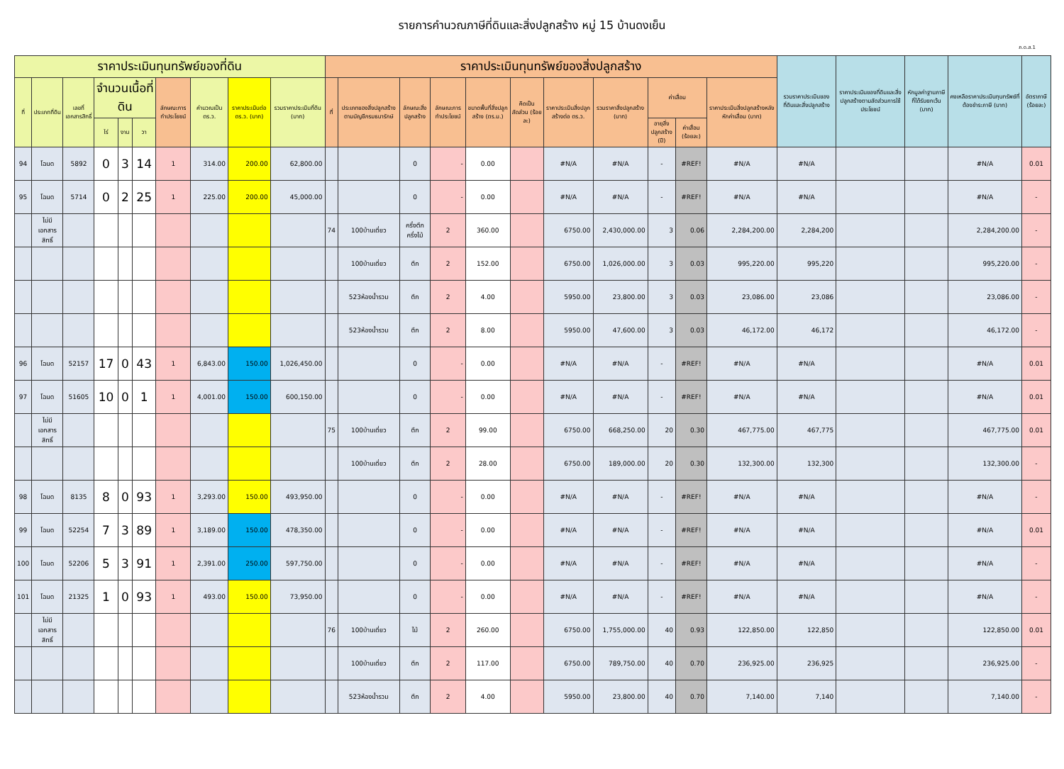รายการคำนวณภาษีที่ดินและสิ่งปลูกสร้าง หมู่ 15 บ้านดงเย็น
ภ.ด.ส.1
| ราคาประเมินทุนทรัพย์ของที่ดิน | | | | | | | | | | ราคาประเมินทุนทรัพย์ของสิ่งปลูกสร้าง | | | | | | | | | | | รวมราคาประเมินของที่ดินและสิ่งปลูกสร้าง | ราคาประเมินของที่ดินและสิ่งปลูกสร้างตามสัดส่วนการใช้ประโยชน์ | หักมูลค่าฐานภาษีที่ได้รับยกเว้น (บาท) | คงเหลือราคาประเมินทุนทรัพย์ที่ต้องชำระภาษี (บาท) | อัตราภาษี (ร้อยละ) |
| --- | --- | --- | --- | --- | --- | --- | --- | --- | --- | --- | --- | --- | --- | --- | --- | --- | --- | --- | --- | --- | --- | --- | --- | --- | --- |
| ที่ | ประเภทที่ดิน | เลขที่เอกสารสิทธิ์ | จำนวนเนื้อที่ดิน | | | ลักษณะการทำประโยชน์ | คำนวณเป็น ตร.ว. | ราคาประเมินต่อ ตร.ว. (บาท) | รวมราคาประเมินที่ดิน (บาท) | ที่ | ประเภทของสิ่งปลูกสร้างตามบัญชีกรมธนารักษ์ | ลักษณะสิ่งปลูกสร้าง | ลักษณะการทำประโยชน์ | ขนาดพื้นที่สิ่งปลูกสร้าง (ตร.ม.) | คิดเป็นสัดส่วน (ร้อยละ) | ราคาประเมินสิ่งปลูกสร้างต่อ ตร.ว. | รวมราคาสิ่งปลูกสร้าง (บาท) | ค่าเสื่อม | | ราคาประเมินสิ่งปลูกสร้างหลังหักค่าเสื่อม (บาท) | | | | | |
| | | | ไร่ | งาน | วา | | | | | | | | | | | | | อายุสิ่งปลูกสร้าง (ปี) | ค่าเสื่อม (ร้อยละ) | | | | | | |
| 94 | โฉนด | 5892 | 0 | 3 | 14 | 1 | 314.00 | 200.00 | 62,800.00 | | | 0 | - | 0.00 | | #N/A | #N/A | - | #REF! | #N/A | #N/A | | | #N/A | 0.01 |
| 95 | โฉนด | 5714 | 0 | 2 | 25 | 1 | 225.00 | 200.00 | 45,000.00 | | | 0 | - | 0.00 | | #N/A | #N/A | - | #REF! | #N/A | #N/A | | | #N/A | - |
| | ไม่มีเอกสารสิทธิ์ | | | | | | | | | 74 | 100บ้านเดี่ยว | ครึ่งตึกครึ่งไม้ | 2 | 360.00 | | 6750.00 | 2,430,000.00 | 3 | 0.06 | 2,284,200.00 | 2,284,200 | | | 2,284,200.00 | - |
| | | | | | | | | | | | 100บ้านเดี่ยว | ตึก | 2 | 152.00 | | 6750.00 | 1,026,000.00 | 3 | 0.03 | 995,220.00 | 995,220 | | | 995,220.00 | - |
| | | | | | | | | | | | 523ห้องน้ำรวม | ตึก | 2 | 4.00 | | 5950.00 | 23,800.00 | 3 | 0.03 | 23,086.00 | 23,086 | | | 23,086.00 | - |
| | | | | | | | | | | | 523ห้องน้ำรวม | ตึก | 2 | 8.00 | | 5950.00 | 47,600.00 | 3 | 0.03 | 46,172.00 | 46,172 | | | 46,172.00 | - |
| 96 | โฉนด | 52157 | 17 | 0 | 43 | 1 | 6,843.00 | 150.00 | 1,026,450.00 | | | 0 | - | 0.00 | | #N/A | #N/A | - | #REF! | #N/A | #N/A | | | #N/A | 0.01 |
| 97 | โฉนด | 51605 | 10 | 0 | 1 | 1 | 4,001.00 | 150.00 | 600,150.00 | | | 0 | - | 0.00 | | #N/A | #N/A | - | #REF! | #N/A | #N/A | | | #N/A | 0.01 |
| | ไม่มีเอกสารสิทธิ์ | | | | | | | | | 75 | 100บ้านเดี่ยว | ตึก | 2 | 99.00 | | 6750.00 | 668,250.00 | 20 | 0.30 | 467,775.00 | 467,775 | | | 467,775.00 | 0.01 |
| | | | | | | | | | | | 100บ้านเดี่ยว | ตึก | 2 | 28.00 | | 6750.00 | 189,000.00 | 20 | 0.30 | 132,300.00 | 132,300 | | | 132,300.00 | - |
| 98 | โฉนด | 8135 | 8 | 0 | 93 | 1 | 3,293.00 | 150.00 | 493,950.00 | | | 0 | - | 0.00 | | #N/A | #N/A | - | #REF! | #N/A | #N/A | | | #N/A | - |
| 99 | โฉนด | 52254 | 7 | 3 | 89 | 1 | 3,189.00 | 150.00 | 478,350.00 | | | 0 | - | 0.00 | | #N/A | #N/A | - | #REF! | #N/A | #N/A | | | #N/A | 0.01 |
| 100 | โฉนด | 52206 | 5 | 3 | 91 | 1 | 2,391.00 | 250.00 | 597,750.00 | | | 0 | - | 0.00 | | #N/A | #N/A | - | #REF! | #N/A | #N/A | | | #N/A | - |
| 101 | โฉนด | 21325 | 1 | 0 | 93 | 1 | 493.00 | 150.00 | 73,950.00 | | | 0 | - | 0.00 | | #N/A | #N/A | - | #REF! | #N/A | #N/A | | | #N/A | - |
| | ไม่มีเอกสารสิทธิ์ | | | | | | | | | 76 | 100บ้านเดี่ยว | ไม้ | 2 | 260.00 | | 6750.00 | 1,755,000.00 | 40 | 0.93 | 122,850.00 | 122,850 | | | 122,850.00 | 0.01 |
| | | | | | | | | | | | 100บ้านเดี่ยว | ตึก | 2 | 117.00 | | 6750.00 | 789,750.00 | 40 | 0.70 | 236,925.00 | 236,925 | | | 236,925.00 | - |
| | | | | | | | | | | | 523ห้องน้ำรวม | ตึก | 2 | 4.00 | | 5950.00 | 23,800.00 | 40 | 0.70 | 7,140.00 | 7,140 | | | 7,140.00 | - |